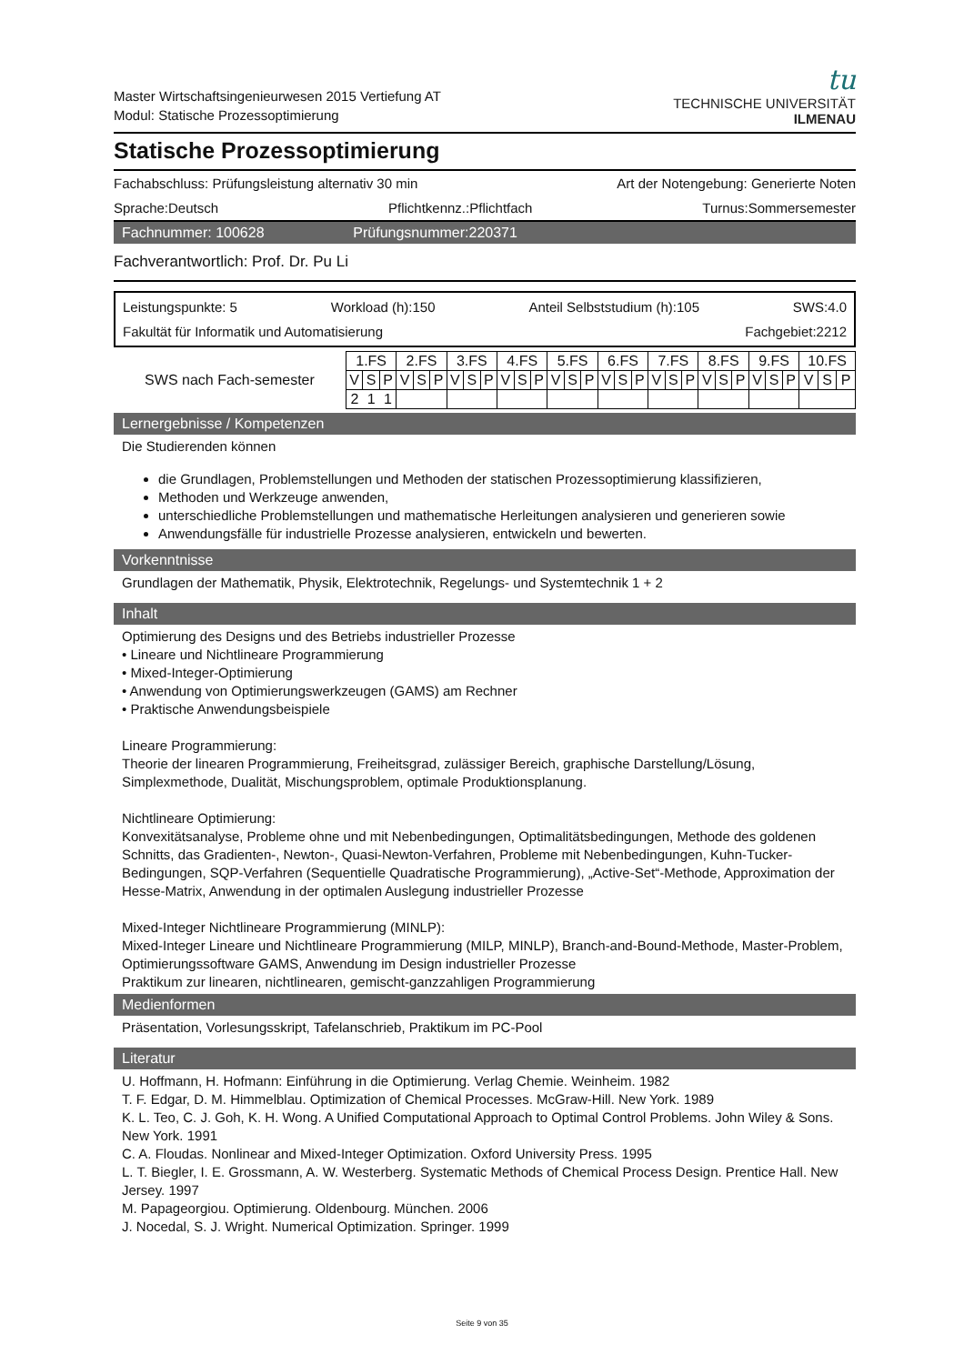Master Wirtschaftsingenieurwesen 2015 Vertiefung AT
Modul: Statische Prozessoptimierung
tu
TECHNISCHE UNIVERSITÄT
ILMENAU
Statische Prozessoptimierung
Fachabschluss: Prüfungsleistung alternativ 30 min Art der Notengebung: Generierte Noten
Sprache:Deutsch Pflichtkennz.:Pflichtfach Turnus:Sommersemester
Fachnummer: 100628 Prüfungsnummer:220371
Fachverantwortlich: Prof. Dr. Pu Li
Leistungspunkte: 5 Workload (h):150 Anteil Selbststudium (h):105 SWS:4.0
Fakultät für Informatik und Automatisierung Fachgebiet:2212
| SWS nach Fach-semester | 1.FS | | | 2.FS | | | 3.FS | | | 4.FS | | | 5.FS | | | 6.FS | | | 7.FS | | | 8.FS | | | 9.FS | | | 10.FS | | |
| | V | S | P | V | S | P | V | S | P | V | S | P | V | S | P | V | S | P | V | S | P | V | S | P | V | S | P | V | S | P |
| | 2 | 1 | 1 | | | | | | | | | | | | | | | | | | | | | | | | | | | |
Lernergebnisse / Kompetenzen
Die Studierenden können
die Grundlagen, Problemstellungen und Methoden der statischen Prozessoptimierung klassifizieren,
Methoden und Werkzeuge anwenden,
unterschiedliche Problemstellungen und mathematische Herleitungen analysieren und generieren sowie
Anwendungsfälle für industrielle Prozesse analysieren, entwickeln und bewerten.
Vorkenntnisse
Grundlagen der Mathematik, Physik, Elektrotechnik, Regelungs- und Systemtechnik 1 + 2
Inhalt
Optimierung des Designs und des Betriebs industrieller Prozesse
• Lineare und Nichtlineare Programmierung
• Mixed-Integer-Optimierung
• Anwendung von Optimierungswerkzeugen (GAMS) am Rechner
• Praktische Anwendungsbeispiele
Lineare Programmierung:
Theorie der linearen Programmierung, Freiheitsgrad, zulässiger Bereich, graphische Darstellung/Lösung, Simplexmethode, Dualität, Mischungsproblem, optimale Produktionsplanung.
Nichtlineare Optimierung:
Konvexitätsanalyse, Probleme ohne und mit Nebenbedingungen, Optimalitätsbedingungen, Methode des goldenen Schnitts, das Gradienten-, Newton-, Quasi-Newton-Verfahren, Probleme mit Nebenbedingungen, Kuhn-Tucker-Bedingungen, SQP-Verfahren (Sequentielle Quadratische Programmierung), „Active-Set“-Methode, Approximation der Hesse-Matrix, Anwendung in der optimalen Auslegung industrieller Prozesse
Mixed-Integer Nichtlineare Programmierung (MINLP):
Mixed-Integer Lineare und Nichtlineare Programmierung (MILP, MINLP), Branch-and-Bound-Methode, Master-Problem, Optimierungssoftware GAMS, Anwendung im Design industrieller Prozesse
Praktikum zur linearen, nichtlinearen, gemischt-ganzzahligen Programmierung
Medienformen
Präsentation, Vorlesungsskript, Tafelanschrieb, Praktikum im PC-Pool
Literatur
U. Hoffmann, H. Hofmann: Einführung in die Optimierung. Verlag Chemie. Weinheim. 1982
T. F. Edgar, D. M. Himmelblau. Optimization of Chemical Processes. McGraw-Hill. New York. 1989
K. L. Teo, C. J. Goh, K. H. Wong. A Unified Computational Approach to Optimal Control Problems. John Wiley & Sons. New York. 1991
C. A. Floudas. Nonlinear and Mixed-Integer Optimization. Oxford University Press. 1995
L. T. Biegler, I. E. Grossmann, A. W. Westerberg. Systematic Methods of Chemical Process Design. Prentice Hall. New Jersey. 1997
M. Papageorgiou. Optimierung. Oldenbourg. München. 2006
J. Nocedal, S. J. Wright. Numerical Optimization. Springer. 1999
Seite 9 von 35